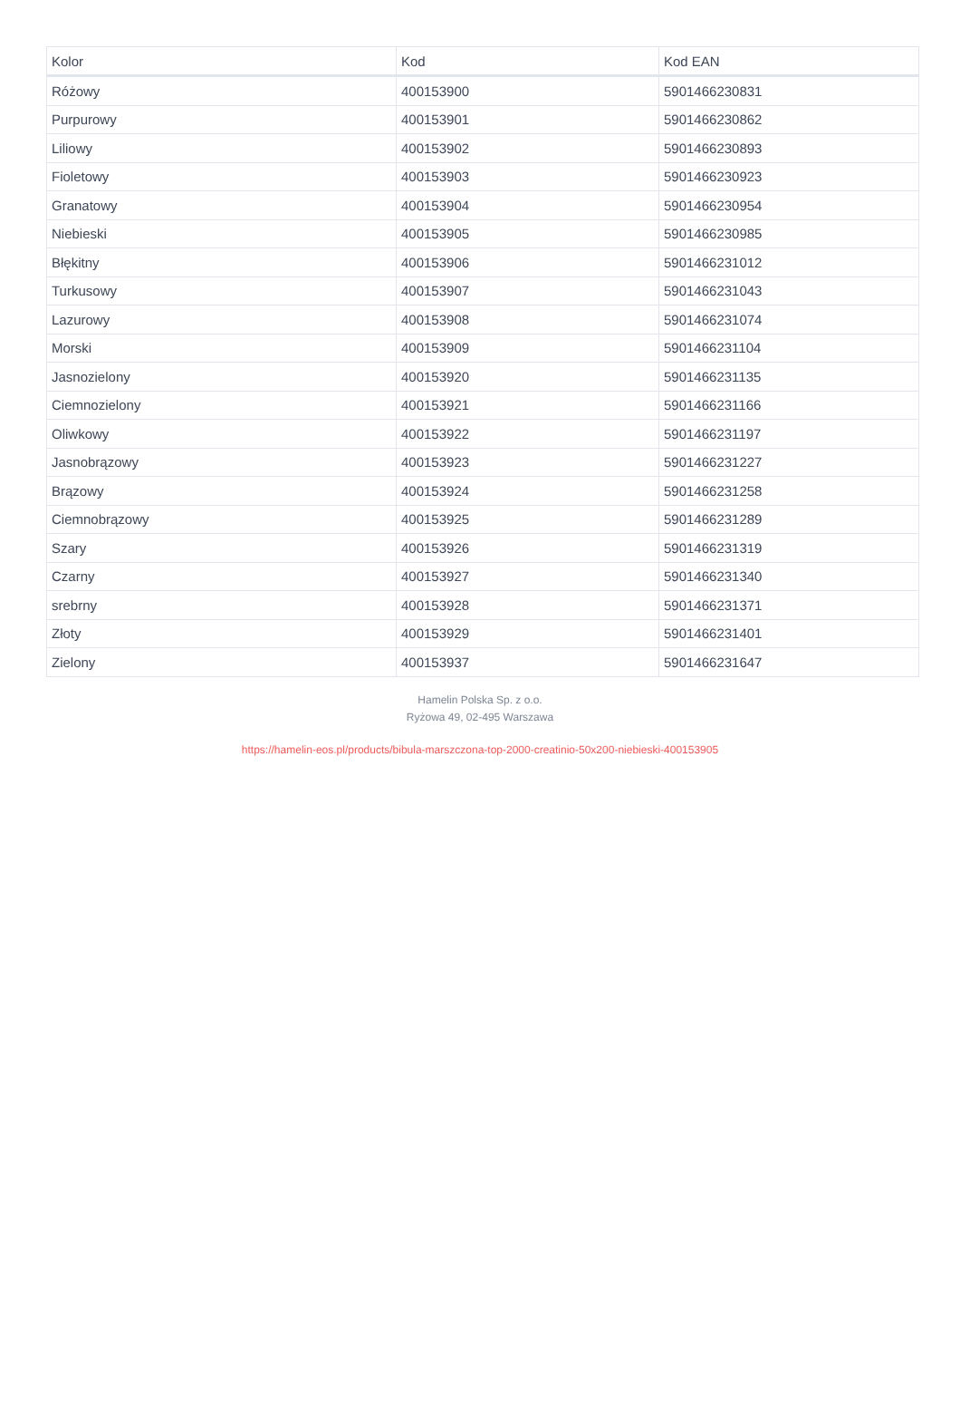| Kolor | Kod | Kod EAN |
| --- | --- | --- |
| Różowy | 400153900 | 5901466230831 |
| Purpurowy | 400153901 | 5901466230862 |
| Liliowy | 400153902 | 5901466230893 |
| Fioletowy | 400153903 | 5901466230923 |
| Granatowy | 400153904 | 5901466230954 |
| Niebieski | 400153905 | 5901466230985 |
| Błękitny | 400153906 | 5901466231012 |
| Turkusowy | 400153907 | 5901466231043 |
| Lazurowy | 400153908 | 5901466231074 |
| Morski | 400153909 | 5901466231104 |
| Jasnozielony | 400153920 | 5901466231135 |
| Ciemnozielony | 400153921 | 5901466231166 |
| Oliwkowy | 400153922 | 5901466231197 |
| Jasnobrązowy | 400153923 | 5901466231227 |
| Brązowy | 400153924 | 5901466231258 |
| Ciemnobrązowy | 400153925 | 5901466231289 |
| Szary | 400153926 | 5901466231319 |
| Czarny | 400153927 | 5901466231340 |
| srebrny | 400153928 | 5901466231371 |
| Złoty | 400153929 | 5901466231401 |
| Zielony | 400153937 | 5901466231647 |
Hamelin Polska Sp. z o.o.
Ryżowa 49, 02-495 Warszawa
https://hamelin-eos.pl/products/bibula-marszczona-top-2000-creatinio-50x200-niebieski-400153905